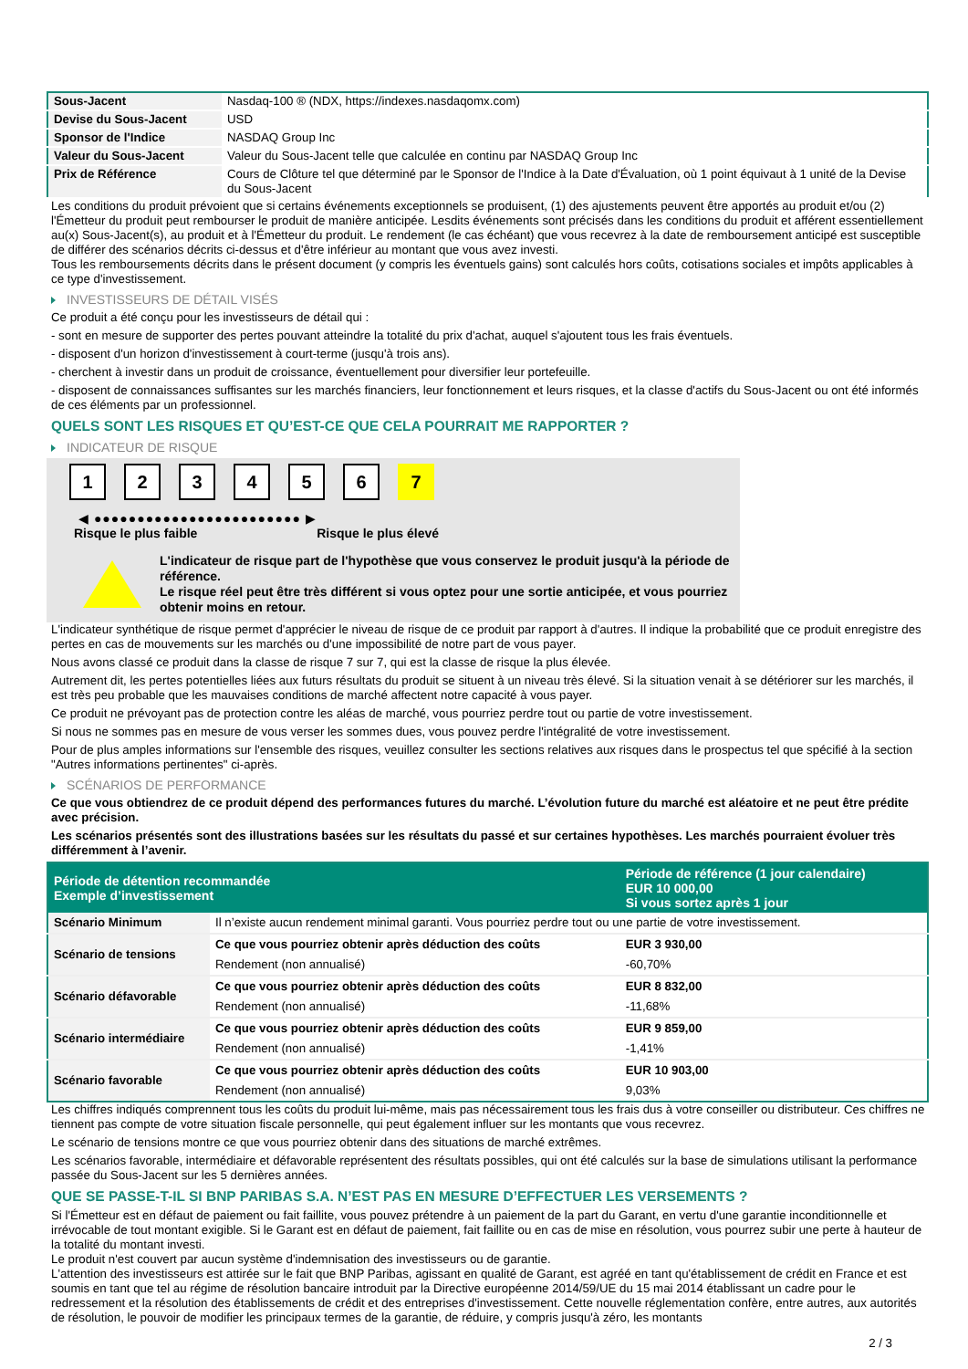| Sous-Jacent | Nasdaq-100 ® (NDX, https://indexes.nasdaqomx.com) |
| Devise du Sous-Jacent | USD |
| Sponsor de l'Indice | NASDAQ Group Inc |
| Valeur du Sous-Jacent | Valeur du Sous-Jacent telle que calculée en continu par NASDAQ Group Inc |
| Prix de Référence | Cours de Clôture tel que déterminé par le Sponsor de l'Indice à la Date d'Évaluation, où 1 point équivaut à 1 unité de la Devise du Sous-Jacent |
Les conditions du produit prévoient que si certains événements exceptionnels se produisent, (1) des ajustements peuvent être apportés au produit et/ou (2) l'Émetteur du produit peut rembourser le produit de manière anticipée. Lesdits événements sont précisés dans les conditions du produit et afférent essentiellement au(x) Sous-Jacent(s), au produit et à l'Émetteur du produit. Le rendement (le cas échéant) que vous recevrez à la date de remboursement anticipé est susceptible de différer des scénarios décrits ci-dessus et d'être inférieur au montant que vous avez investi.
Tous les remboursements décrits dans le présent document (y compris les éventuels gains) sont calculés hors coûts, cotisations sociales et impôts applicables à ce type d'investissement.
INVESTISSEURS DE DÉTAIL VISÉS
Ce produit a été conçu pour les investisseurs de détail qui :
- sont en mesure de supporter des pertes pouvant atteindre la totalité du prix d'achat, auquel s'ajoutent tous les frais éventuels.
- disposent d'un horizon d'investissement à court-terme (jusqu'à trois ans).
- cherchent à investir dans un produit de croissance, éventuellement pour diversifier leur portefeuille.
- disposent de connaissances suffisantes sur les marchés financiers, leur fonctionnement et leurs risques, et la classe d'actifs du Sous-Jacent ou ont été informés de ces éléments par un professionnel.
QUELS SONT LES RISQUES ET QU’EST-CE QUE CELA POURRAIT ME RAPPORTER ?
INDICATEUR DE RISQUE
123456 7
◀ ●●●●●●●●●●●●●●●●●●●●●●●● ▶
Risque le plus faible Risque le plus élevé
L'indicateur de risque part de l'hypothèse que vous conservez le produit jusqu'à la période de référence.
Le risque réel peut être très différent si vous optez pour une sortie anticipée, et vous pourriez obtenir moins en retour.
L'indicateur synthétique de risque permet d'apprécier le niveau de risque de ce produit par rapport à d'autres. Il indique la probabilité que ce produit enregistre des pertes en cas de mouvements sur les marchés ou d'une impossibilité de notre part de vous payer.
Nous avons classé ce produit dans la classe de risque 7 sur 7, qui est la classe de risque la plus élevée.
Autrement dit, les pertes potentielles liées aux futurs résultats du produit se situent à un niveau très élevé. Si la situation venait à se détériorer sur les marchés, il est très peu probable que les mauvaises conditions de marché affectent notre capacité à vous payer.
Ce produit ne prévoyant pas de protection contre les aléas de marché, vous pourriez perdre tout ou partie de votre investissement.
Si nous ne sommes pas en mesure de vous verser les sommes dues, vous pouvez perdre l'intégralité de votre investissement.
Pour de plus amples informations sur l'ensemble des risques, veuillez consulter les sections relatives aux risques dans le prospectus tel que spécifié à la section "Autres informations pertinentes" ci-après.
SCÉNARIOS DE PERFORMANCE
Ce que vous obtiendrez de ce produit dépend des performances futures du marché. L’évolution future du marché est aléatoire et ne peut être prédite avec précision.
Les scénarios présentés sont des illustrations basées sur les résultats du passé et sur certaines hypothèses. Les marchés pourraient évoluer très différemment à l’avenir.
| Période de détention recommandée Exemple d’investissement | | Période de référence (1 jour calendaire) EUR 10 000,00 Si vous sortez après 1 jour |
| --- | --- | --- |
| Scénario Minimum | Il n’existe aucun rendement minimal garanti. Vous pourriez perdre tout ou une partie de votre investissement. | |
| Scénario de tensions | Ce que vous pourriez obtenir après déduction des coûts | EUR 3 930,00 |
| | Rendement (non annualisé) | -60,70% |
| Scénario défavorable | Ce que vous pourriez obtenir après déduction des coûts | EUR 8 832,00 |
| | Rendement (non annualisé) | -11,68% |
| Scénario intermédiaire | Ce que vous pourriez obtenir après déduction des coûts | EUR 9 859,00 |
| | Rendement (non annualisé) | -1,41% |
| Scénario favorable | Ce que vous pourriez obtenir après déduction des coûts | EUR 10 903,00 |
| | Rendement (non annualisé) | 9,03% |
Les chiffres indiqués comprennent tous les coûts du produit lui-même, mais pas nécessairement tous les frais dus à votre conseiller ou distributeur. Ces chiffres ne tiennent pas compte de votre situation fiscale personnelle, qui peut également influer sur les montants que vous recevrez.
Le scénario de tensions montre ce que vous pourriez obtenir dans des situations de marché extrêmes.
Les scénarios favorable, intermédiaire et défavorable représentent des résultats possibles, qui ont été calculés sur la base de simulations utilisant la performance passée du Sous-Jacent sur les 5 dernières années.
QUE SE PASSE-T-IL SI BNP PARIBAS S.A. N’EST PAS EN MESURE D’EFFECTUER LES VERSEMENTS ?
Si l'Émetteur est en défaut de paiement ou fait faillite, vous pouvez prétendre à un paiement de la part du Garant, en vertu d'une garantie inconditionnelle et irrévocable de tout montant exigible. Si le Garant est en défaut de paiement, fait faillite ou en cas de mise en résolution, vous pourrez subir une perte à hauteur de la totalité du montant investi.
Le produit n'est couvert par aucun système d'indemnisation des investisseurs ou de garantie.
L'attention des investisseurs est attirée sur le fait que BNP Paribas, agissant en qualité de Garant, est agréé en tant qu'établissement de crédit en France et est soumis en tant que tel au régime de résolution bancaire introduit par la Directive européenne 2014/59/UE du 15 mai 2014 établissant un cadre pour le redressement et la résolution des établissements de crédit et des entreprises d'investissement. Cette nouvelle réglementation confère, entre autres, aux autorités de résolution, le pouvoir de modifier les principaux termes de la garantie, de réduire, y compris jusqu'à zéro, les montants
2 / 3